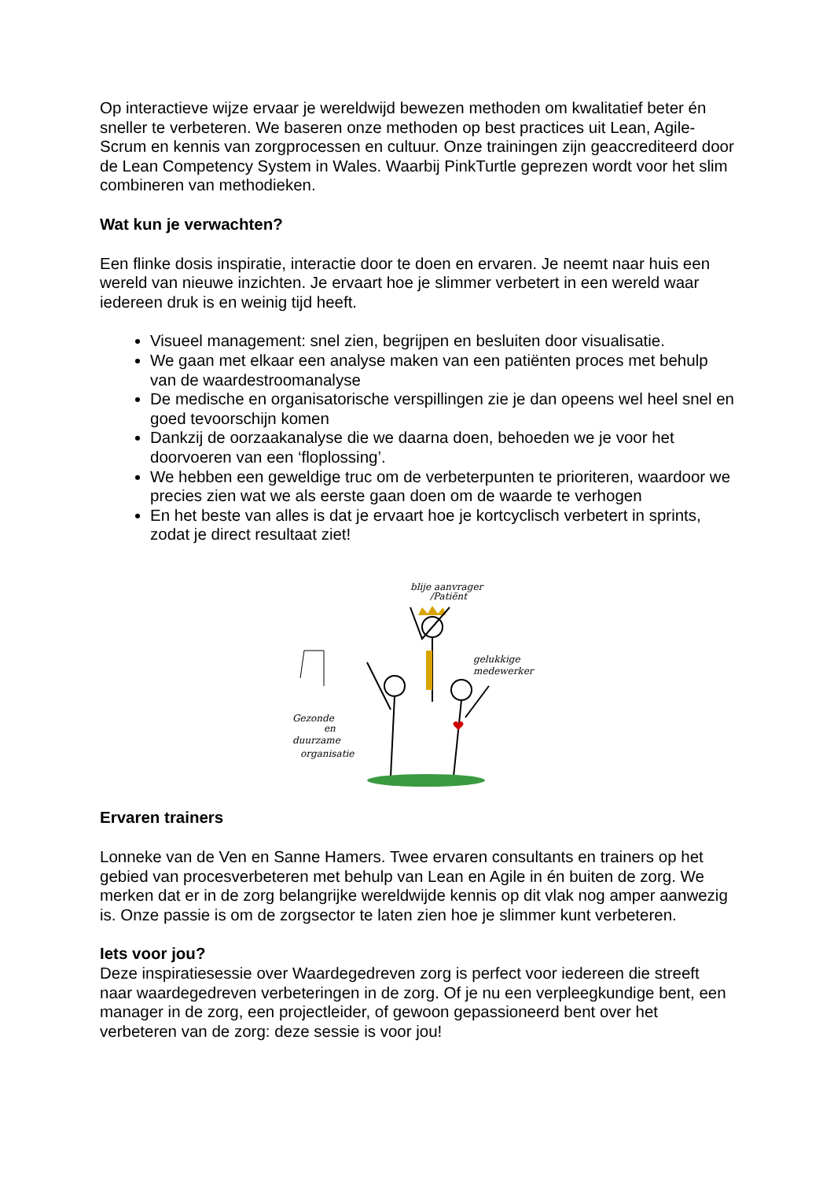Op interactieve wijze ervaar je wereldwijd bewezen methoden om kwalitatief beter én sneller te verbeteren. We baseren onze methoden op best practices uit Lean, Agile-Scrum en kennis van zorgprocessen en cultuur. Onze trainingen zijn geaccrediteerd door de Lean Competency System in Wales. Waarbij PinkTurtle geprezen wordt voor het slim combineren van methodieken.
Wat kun je verwachten?
Een flinke dosis inspiratie, interactie door te doen en ervaren. Je neemt naar huis een wereld van nieuwe inzichten. Je ervaart hoe je slimmer verbetert in een wereld waar iedereen druk is en weinig tijd heeft.
Visueel management: snel zien, begrijpen en besluiten door visualisatie.
We gaan met elkaar een analyse maken van een patiënten proces met behulp van de waardestroomanalyse
De medische en organisatorische verspillingen zie je dan opeens wel heel snel en goed tevoorschijn komen
Dankzij de oorzaakanalyse die we daarna doen, behoeden we je voor het doorvoeren van een ‘floplossing’.
We hebben een geweldige truc om de verbeterpunten te prioriteren, waardoor we precies zien wat we als eerste gaan doen om de waarde te verhogen
En het beste van alles is dat je ervaart hoe je kortcyclisch verbetert in sprints, zodat je direct resultaat ziet!
blije aanvrager
/Patiënt
gelukkige
medewerker
Gezonde
en
duurzame
organisatie
Ervaren trainers
Lonneke van de Ven en Sanne Hamers. Twee ervaren consultants en trainers op het gebied van procesverbeteren met behulp van Lean en Agile in én buiten de zorg. We merken dat er in de zorg belangrijke wereldwijde kennis op dit vlak nog amper aanwezig is. Onze passie is om de zorgsector te laten zien hoe je slimmer kunt verbeteren.
Iets voor jou?
Deze inspiratiesessie over Waardegedreven zorg is perfect voor iedereen die streeft naar waardegedreven verbeteringen in de zorg. Of je nu een verpleegkundige bent, een manager in de zorg, een projectleider, of gewoon gepassioneerd bent over het verbeteren van de zorg: deze sessie is voor jou!